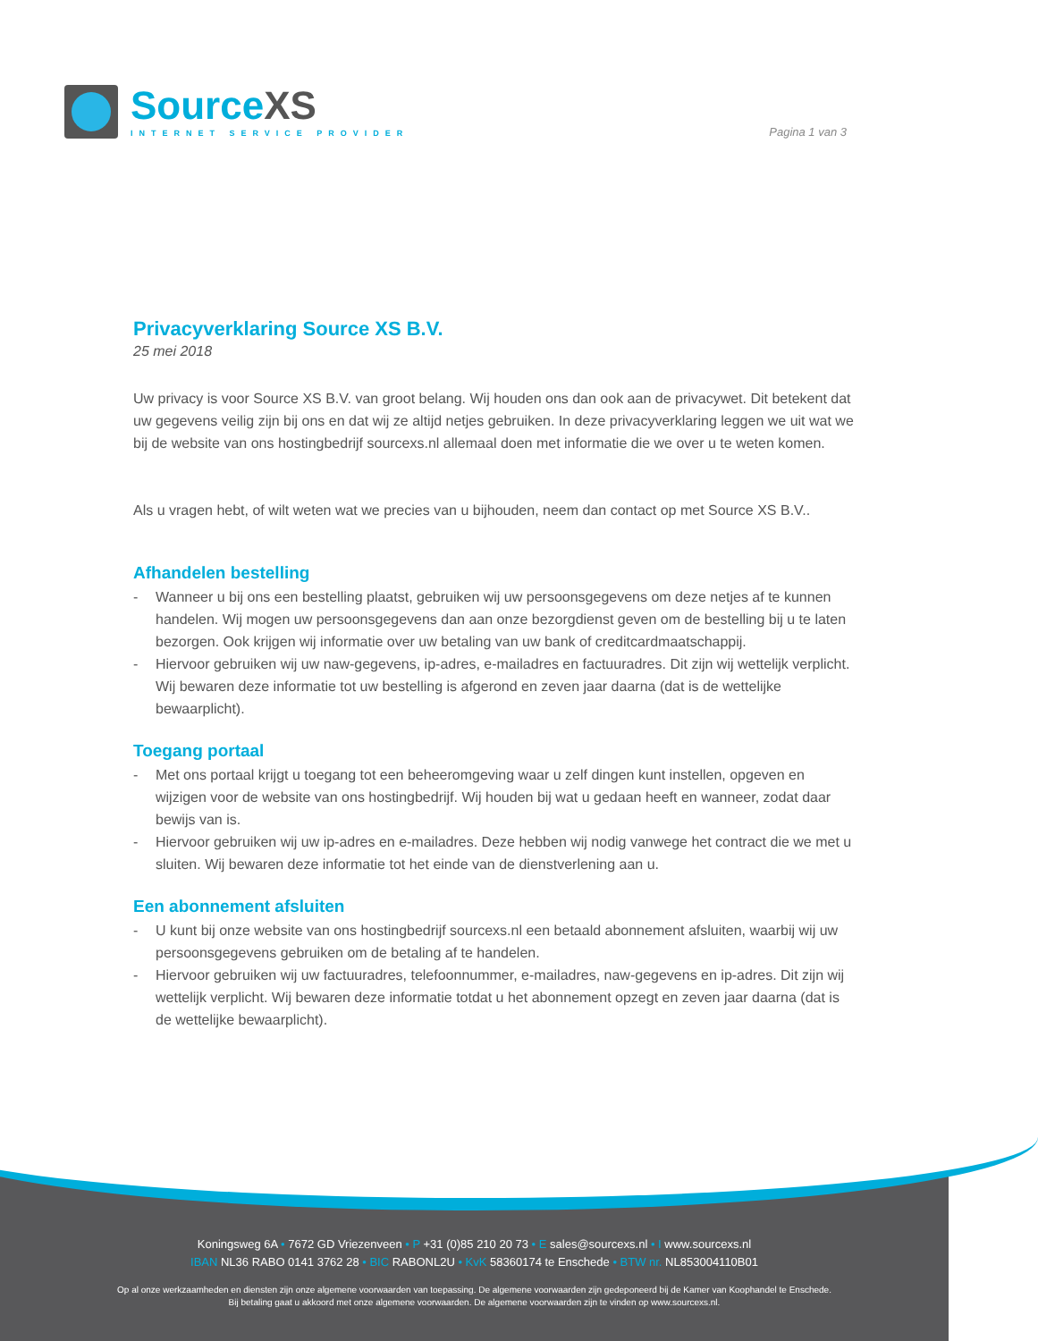SourceXS
INTERNET SERVICE PROVIDER
Pagina 1 van 3
Privacyverklaring Source XS B.V.
25 mei 2018
Uw privacy is voor Source XS B.V. van groot belang. Wij houden ons dan ook aan de privacywet. Dit betekent dat uw gegevens veilig zijn bij ons en dat wij ze altijd netjes gebruiken. In deze privacyverklaring leggen we uit wat we bij de website van ons hostingbedrijf sourcexs.nl allemaal doen met informatie die we over u te weten komen.
Als u vragen hebt, of wilt weten wat we precies van u bijhouden, neem dan contact op met Source XS B.V..
Afhandelen bestelling
- Wanneer u bij ons een bestelling plaatst, gebruiken wij uw persoonsgegevens om deze netjes af te kunnen handelen. Wij mogen uw persoonsgegevens dan aan onze bezorgdienst geven om de bestelling bij u te laten bezorgen. Ook krijgen wij informatie over uw betaling van uw bank of creditcardmaatschappij.
- Hiervoor gebruiken wij uw naw-gegevens, ip-adres, e-mailadres en factuuradres. Dit zijn wij wettelijk verplicht. Wij bewaren deze informatie tot uw bestelling is afgerond en zeven jaar daarna (dat is de wettelijke bewaarplicht).
Toegang portaal
- Met ons portaal krijgt u toegang tot een beheeromgeving waar u zelf dingen kunt instellen, opgeven en wijzigen voor de website van ons hostingbedrijf. Wij houden bij wat u gedaan heeft en wanneer, zodat daar bewijs van is.
- Hiervoor gebruiken wij uw ip-adres en e-mailadres. Deze hebben wij nodig vanwege het contract die we met u sluiten. Wij bewaren deze informatie tot het einde van de dienstverlening aan u.
Een abonnement afsluiten
- U kunt bij onze website van ons hostingbedrijf sourcexs.nl een betaald abonnement afsluiten, waarbij wij uw persoonsgegevens gebruiken om de betaling af te handelen.
- Hiervoor gebruiken wij uw factuuradres, telefoonnummer, e-mailadres, naw-gegevens en ip-adres. Dit zijn wij wettelijk verplicht. Wij bewaren deze informatie totdat u het abonnement opzegt en zeven jaar daarna (dat is de wettelijke bewaarplicht).
Koningsweg 6A • 7672 GD Vriezenveen • P +31 (0)85 210 20 73 • E sales@sourcexs.nl • I www.sourcexs.nl
IBAN NL36 RABO 0141 3762 28 • BIC RABONL2U • KvK 58360174 te Enschede • BTW nr. NL853004110B01
Op al onze werkzaamheden en diensten zijn onze algemene voorwaarden van toepassing. De algemene voorwaarden zijn gedeponeerd bij de Kamer van Koophandel te Enschede.
Bij betaling gaat u akkoord met onze algemene voorwaarden. De algemene voorwaarden zijn te vinden op www.sourcexs.nl.